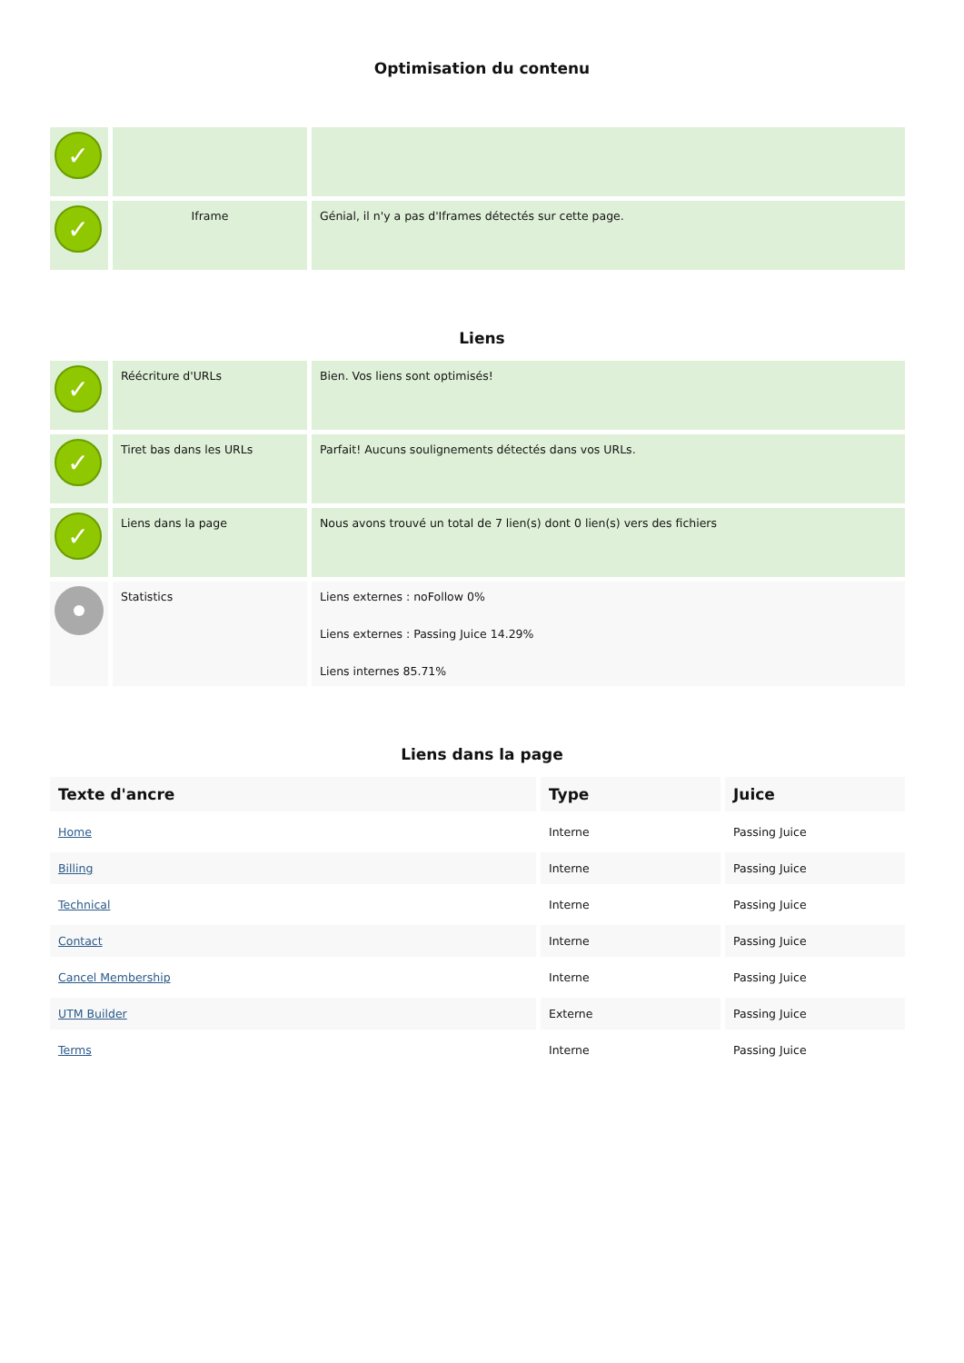Optimisation du contenu
| ✓ | | |
| ✓ | Iframe | Génial, il n'y a pas d'Iframes détectés sur cette page. |
Liens
| ✓ | Réécriture d'URLs | Bien. Vos liens sont optimisés! |
| ✓ | Tiret bas dans les URLs | Parfait! Aucuns soulignements détectés dans vos URLs. |
| ✓ | Liens dans la page | Nous avons trouvé un total de 7 lien(s) dont 0 lien(s) vers des fichiers |
| | Statistics | Liens externes : noFollow 0% Liens externes : Passing Juice 14.29% Liens internes 85.71% |
Liens dans la page
| Texte d'ancre | Type | Juice |
| --- | --- | --- |
| Home | Interne | Passing Juice |
| Billing | Interne | Passing Juice |
| Technical | Interne | Passing Juice |
| Contact | Interne | Passing Juice |
| Cancel Membership | Interne | Passing Juice |
| UTM Builder | Externe | Passing Juice |
| Terms | Interne | Passing Juice |